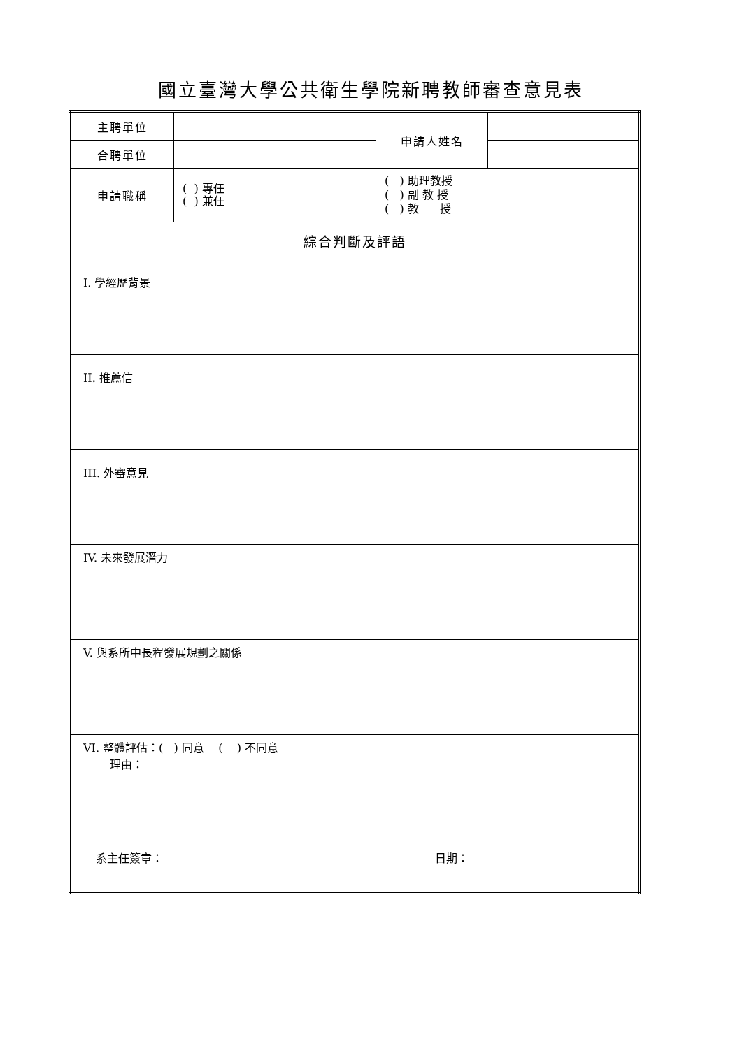國立臺灣大學公共衛生學院新聘教師審查意見表
| 主聘單位 | | 申請人姓名 | |
| 合聘單位 | | | |
| 申請職稱 | ( ) 專任 ( ) 兼任 | ( ) 助理教授 ( ) 副 教 授 ( ) 教 授 | |
| 綜合判斷及評語 | | | |
| I. 學經歷背景 | | | |
| II. 推薦信 | | | |
| III. 外審意見 | | | |
| IV. 未來發展潛力 | | | |
| V. 與系所中長程發展規劃之關係 | | | |
| VI. 整體評估：( ) 同意 ( ) 不同意 理由： 系主任簽章： 日期： | | | |